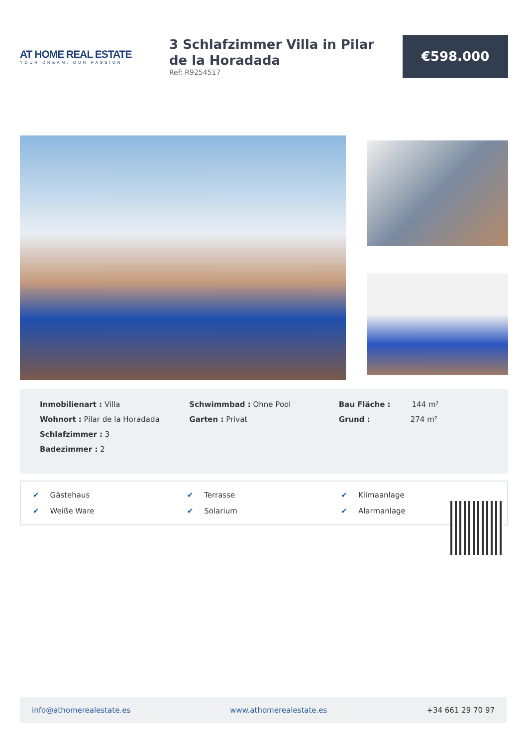AT HOME REAL ESTATE
YOUR DREAM, OUR PASSION
3 Schlafzimmer Villa in Pilar de la Horadada
Ref: R9254517
€598.000
Inmobilienart : Villa
Wohnort : Pilar de la Horadada
Schlafzimmer : 3
Badezimmer : 2
Schwimmbad : Ohne Pool
Garten : Privat
Bau Fläche : 144 m²
Grund : 274 m²
✔ Gästehaus
✔ Terrasse
✔ Klimaanlage
✔ Weiße Ware
✔ Solarium
✔ Alarmanlage
info@athomerealestate.es www.athomerealestate.es +34 661 29 70 97